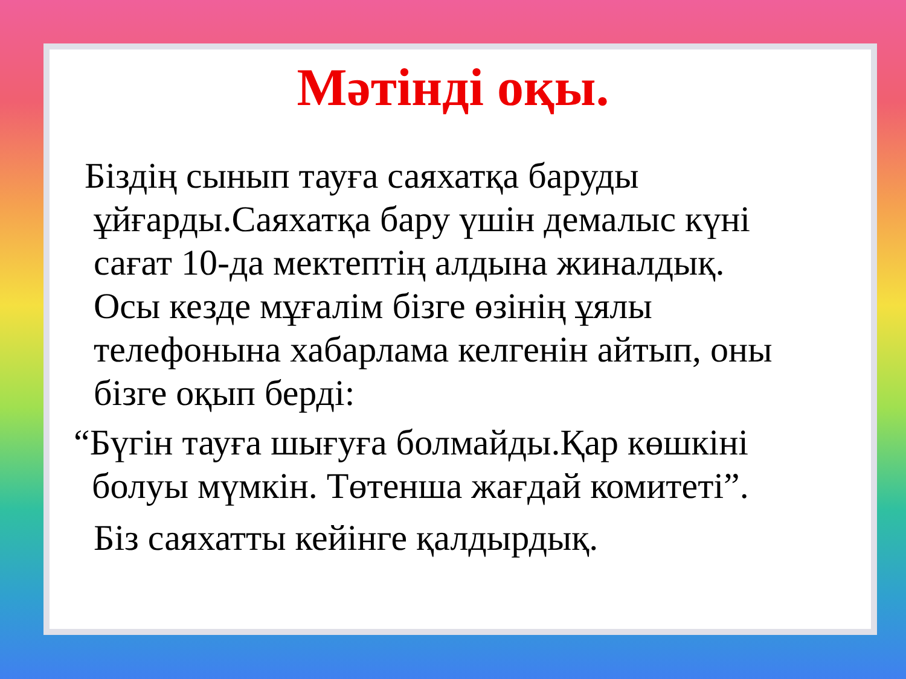Мәтінді оқы.
Біздің сынып тауға саяхатқа баруды
ұйғарды.Саяхатқа бару үшін демалыс күні
сағат 10-да мектептің алдына жиналдық.
Осы кезде мұғалім бізге өзінің ұялы
телефонына хабарлама келгенін айтып, оны
бізге оқып берді:
“Бүгін тауға шығуға болмайды.Қар көшкіні
болуы мүмкін. Төтенша жағдай комитеті”.
Біз саяхатты кейінге қалдырдық.